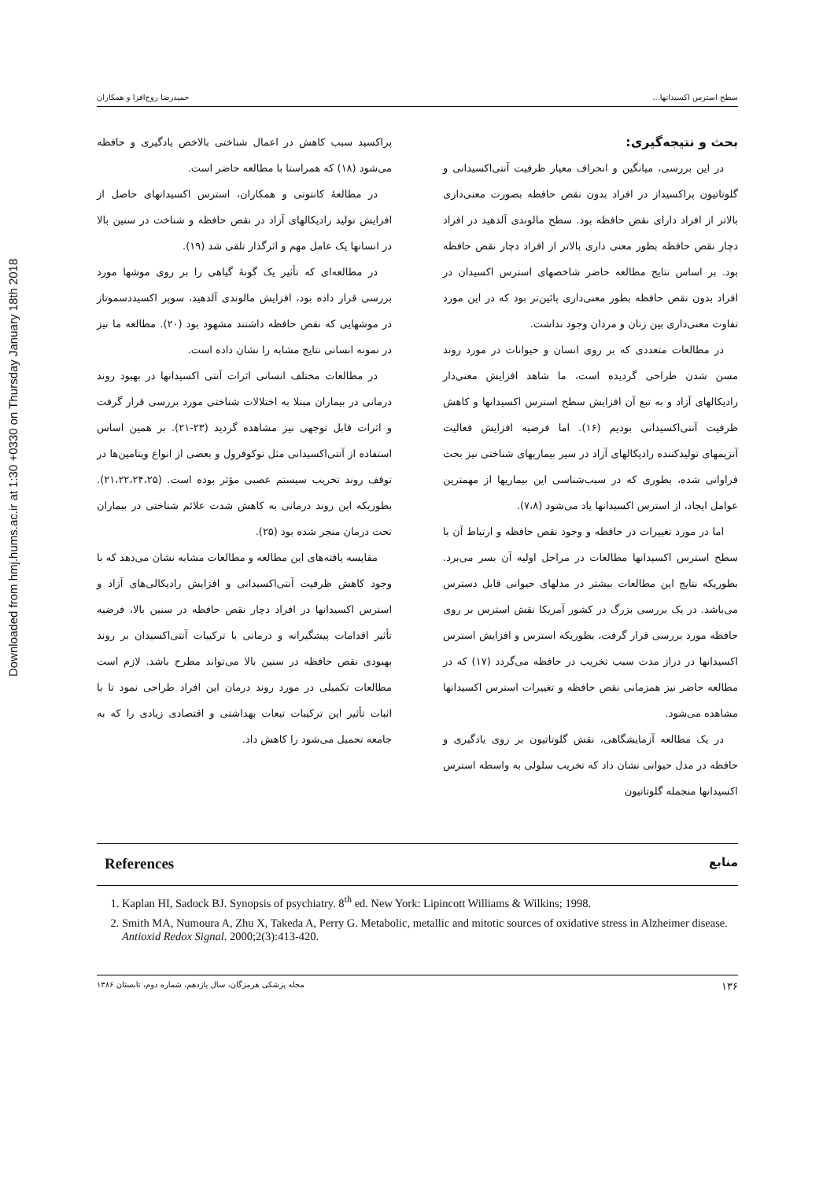Downloaded from hmj.hums.ac.ir at 1:30 +0330 on Thursday January 18th 2018
سطح استرس اکسیدانها... حمیدرضا روح‌افزا و همکاران
بحث و نتیجه‌گیری:
در این بررسی، میانگین و انحراف معیار ظرفیت آنتی‌اکسیدانی و گلوتاتیون پراکسیداز در افراد بدون نقص حافظه بصورت معنی‌داری بالاتر از افراد دارای نقض حافظه بود. سطح مالوندی آلدهید در افراد دچار نقص حافظه بطور معنی داری بالاتر از افراد دچار نقص حافظه بود. بر اساس نتایج مطالعه حاضر شاخصهای استرس اکسیدان در افراد بدون نقص حافظه بطور معنی‌داری پائین‌تر بود که در این مورد تفاوت معنی‌داری بین زنان و مردان وجود نداشت.
در مطالعات متعددی که بر روی انسان و حیوانات در مورد روند مسن شدن طراحی گردیده است، ما شاهد افزایش معنی‌دار رادیکالهای آزاد و به تبع آن افزایش سطح استرس اکسیدانها و کاهش ظرفیت آنتی‌اکسیدانی بودیم (۱۶). اما فرضیه افزایش فعالیت آنزیمهای تولیدکننده رادیکالهای آزاد در سیر بیماریهای شناختی نیز بحث فراوانی شده، بطوری که در سبب‌شناسی این بیماریها از مهمترین عوامل ایجاد، از استرس اکسیدانها یاد می‌شود (۷،۸).
اما در مورد تغییرات در حافظه و وجود نقص حافظه و ارتباط آن با سطح استرس اکسیدانها مطالعات در مراحل اولیه آن بسر می‌برد. بطوریکه نتایج این مطالعات بیشتر در مدلهای حیوانی قابل دسترس می‌باشد. در یک بررسی بزرگ در کشور آمریکا نقش استرس بر روی حافظه مورد بررسی قرار گرفت، بطوریکه استرس و افزایش استرس اکسیدانها در دراز مدت سبب تخریب در حافظه می‌گردد (۱۷) که در مطالعه حاضر نیز همزمانی نقص حافظه و تغییرات استرس اکسیدانها مشاهده می‌شود.
در یک مطالعه آزمایشگاهی، نقش گلوتاتیون بر روی یادگیری و حافظه در مدل حیوانی نشان داد که تخریب سلولی به واسطه استرس اکسیدانها منجمله گلوتاتیون
پراکسید سبب کاهش در اعمال شناختی بالاخص یادگیری و حافظه می‌شود (۱۸) که همراستا با مطالعه حاضر است.
در مطالعهٔ کانتوتی و همکاران، استرس اکسیدانهای حاصل از افزایش تولید رادیکالهای آزاد در نقص حافظه و شناخت در سنین بالا در انسانها یک عامل مهم و اثرگذار تلقی شد (۱۹).
در مطالعه‌ای که تأثیر یک گونهٔ گیاهی را بر روی موشها مورد بررسی قرار داده بود، افزایش مالوندی آلدهید، سوپر اکسیددسموتاز در موشهایی که نقص حافظه داشتند مشهود بود (۲۰). مطالعه ما نیز در نمونه انسانی نتایج مشابه را نشان داده است.
در مطالعات مختلف انسانی اثرات آنتی اکسیدانها در بهبود روند درمانی در بیماران مبتلا به اختلالات شناختی مورد بررسی قرار گرفت و اثرات قابل توجهی نیز مشاهده گردید (۲۳-۲۱). بر همین اساس استفاده از آنتی‌اکسیدانی مثل توکوفرول و بعضی از انواع ویتامین‌ها در توقف روند تخریب سیستم عصبی مؤثر بوده است. (۲۱،۲۲،۲۴،۲۵). بطوریکه این روند درمانی به کاهش شدت علائم شناختی در بیماران تحت درمان منجر شده بود (۲۵).
مقایسه یافته‌های این مطالعه و مطالعات مشابه نشان می‌دهد که با وجود کاهش ظرفیت آنتی‌اکسیدانی و افزایش رادیکالی‌های آزاد و استرس اکسیدانها در افراد دچار نقص حافظه در سنین بالا، فرضیه تأثیر اقدامات پیشگیرانه و درمانی با ترکیبات آنتی‌اکسیدان بر روند بهبودی نقص حافظه در سنین بالا می‌تواند مطرح باشد. لازم است مطالعات تکمیلی در مورد روند درمان این افراد طراحی نمود تا با اثبات تأثیر این ترکیبات تبعات بهداشتی و اقتصادی زیادی را که به جامعه تحمیل می‌شود را کاهش داد.
References منابع
1. Kaplan HI, Sadock BJ. Synopsis of psychiatry. 8<sup>th</sup> ed. New York: Lipincott Williams & Wilkins; 1998.
2. Smith MA, Numoura A, Zhu X, Takeda A, Perry G. Metabolic, metallic and mitotic sources of oxidative stress in Alzheimer disease. Antioxid Redox Signal. 2000;2(3):413-420.
۱۳۶ مجله پزشکی هرمزگان، سال یازدهم، شماره دوم، تابستان ۱۳۸۶